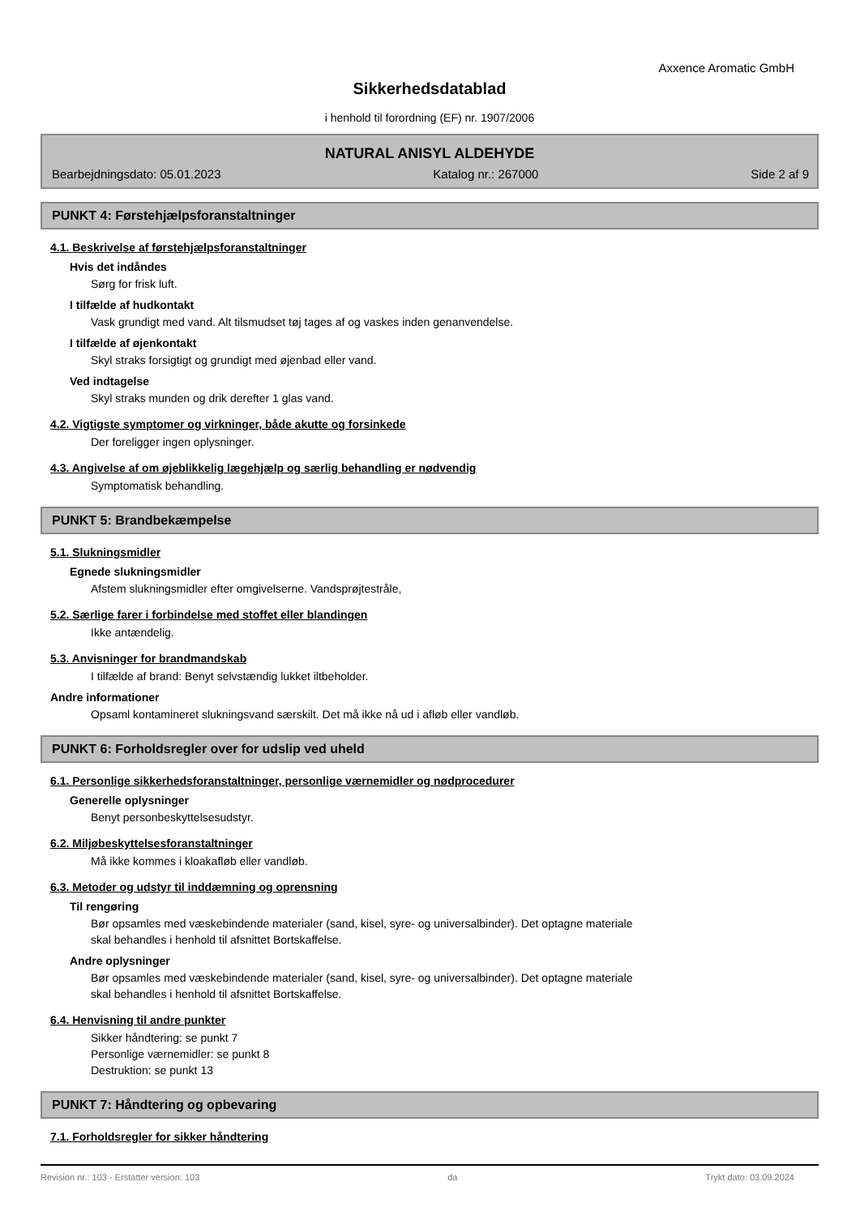Axxence Aromatic GmbH
Sikkerhedsdatablad
i henhold til forordning (EF) nr. 1907/2006
NATURAL ANISYL ALDEHYDE
Bearbejdningsdato: 05.01.2023 Katalog nr.: 267000 Side 2 af 9
PUNKT 4: Førstehjælpsforanstaltninger
4.1. Beskrivelse af førstehjælpsforanstaltninger
Hvis det indåndes
Sørg for frisk luft.
I tilfælde af hudkontakt
Vask grundigt med vand. Alt tilsmudset tøj tages af og vaskes inden genanvendelse.
I tilfælde af øjenkontakt
Skyl straks forsigtigt og grundigt med øjenbad eller vand.
Ved indtagelse
Skyl straks munden og drik derefter 1 glas vand.
4.2. Vigtigste symptomer og virkninger, både akutte og forsinkede
Der foreligger ingen oplysninger.
4.3. Angivelse af om øjeblikkelig lægehjælp og særlig behandling er nødvendig
Symptomatisk behandling.
PUNKT 5: Brandbekæmpelse
5.1. Slukningsmidler
Egnede slukningsmidler
Afstem slukningsmidler efter omgivelserne. Vandsprøjtestråle,
5.2. Særlige farer i forbindelse med stoffet eller blandingen
Ikke antændelig.
5.3. Anvisninger for brandmandskab
I tilfælde af brand: Benyt selvstændig lukket iltbeholder.
Andre informationer
Opsaml kontamineret slukningsvand særskilt. Det må ikke nå ud i afløb eller vandløb.
PUNKT 6: Forholdsregler over for udslip ved uheld
6.1. Personlige sikkerhedsforanstaltninger, personlige værnemidler og nødprocedurer
Generelle oplysninger
Benyt personbeskyttelsesudstyr.
6.2. Miljøbeskyttelsesforanstaltninger
Må ikke kommes i kloakafløb eller vandløb.
6.3. Metoder og udstyr til inddæmning og oprensning
Til rengøring
Bør opsamles med væskebindende materialer (sand, kisel, syre- og universalbinder). Det optagne materiale
skal behandles i henhold til afsnittet Bortskaffelse.
Andre oplysninger
Bør opsamles med væskebindende materialer (sand, kisel, syre- og universalbinder). Det optagne materiale
skal behandles i henhold til afsnittet Bortskaffelse.
6.4. Henvisning til andre punkter
Sikker håndtering: se punkt 7
Personlige værnemidler: se punkt 8
Destruktion: se punkt 13
PUNKT 7: Håndtering og opbevaring
7.1. Forholdsregler for sikker håndtering
Revision nr.: 103 - Erstatter version: 103 da Trykt dato: 03.09.2024